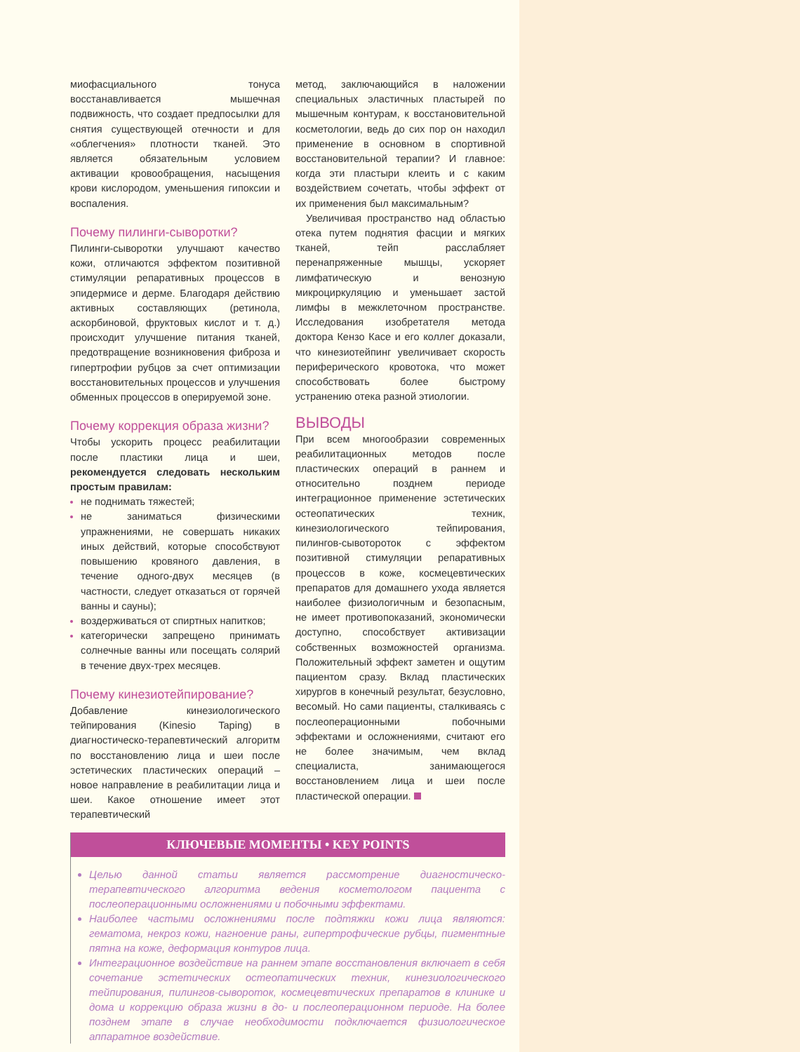миофасциального тонуса восстанавливается мышечная подвижность, что создает предпосылки для снятия существующей отечности и для «облегчения» плотности тканей. Это является обязательным условием активации кровообращения, насыщения крови кислородом, уменьшения гипоксии и воспаления.
Почему пилинги-сыворотки?
Пилинги-сыворотки улучшают качество кожи, отличаются эффектом позитивной стимуляции репаративных процессов в эпидермисе и дерме. Благодаря действию активных составляющих (ретинола, аскорбиновой, фруктовых кислот и т. д.) происходит улучшение питания тканей, предотвращение возникновения фиброза и гипертрофии рубцов за счет оптимизации восстановительных процессов и улучшения обменных процессов в оперируемой зоне.
Почему коррекция образа жизни?
Чтобы ускорить процесс реабилитации после пластики лица и шеи, рекомендуется следовать нескольким простым правилам:
не поднимать тяжестей;
не заниматься физическими упражнениями, не совершать никаких иных действий, которые способствуют повышению кровяного давления, в течение одного-двух месяцев (в частности, следует отказаться от горячей ванны и сауны);
воздерживаться от спиртных напитков;
категорически запрещено принимать солнечные ванны или посещать солярий в течение двух-трех месяцев.
Почему кинезиотейпирование?
Добавление кинезиологического тейпирования (Kinesio Taping) в диагностическо-терапевтический алгоритм по восстановлению лица и шеи после эстетических пластических операций – новое направление в реабилитации лица и шеи. Какое отношение имеет этот терапевтический
метод, заключающийся в наложении специальных эластичных пластырей по мышечным контурам, к восстановительной косметологии, ведь до сих пор он находил применение в основном в спортивной восстановительной терапии? И главное: когда эти пластыри клеить и с каким воздействием сочетать, чтобы эффект от их применения был максимальным?
Увеличивая пространство над областью отека путем поднятия фасции и мягких тканей, тейп расслабляет перенапряженные мышцы, ускоряет лимфатическую и венозную микроциркуляцию и уменьшает застой лимфы в межклеточном пространстве. Исследования изобретателя метода доктора Кензо Касе и его коллег доказали, что кинезиотейпинг увеличивает скорость периферического кровотока, что может способствовать более быстрому устранению отека разной этиологии.
ВЫВОДЫ
При всем многообразии современных реабилитационных методов после пластических операций в раннем и относительно позднем периоде интеграционное применение эстетических остеопатических техник, кинезиологического тейпирования, пилингов-сывотороток с эффектом позитивной стимуляции репаративных процессов в коже, космецевтических препаратов для домашнего ухода является наиболее физиологичным и безопасным, не имеет противопоказаний, экономически доступно, способствует активизации собственных возможностей организма. Положительный эффект заметен и ощутим пациентом сразу. Вклад пластических хирургов в конечный результат, безусловно, весомый. Но сами пациенты, сталкиваясь с послеоперационными побочными эффектами и осложнениями, считают его не более значимым, чем вклад специалиста, занимающегося восстановлением лица и шеи после пластической операции.
КЛЮЧЕВЫЕ МОМЕНТЫ • KEY POINTS
Целью данной статьи является рассмотрение диагностическо-терапевтического алгоритма ведения косметологом пациента с послеоперационными осложнениями и побочными эффектами.
Наиболее частыми осложнениями после подтяжки кожи лица являются: гематома, некроз кожи, нагноение раны, гипертрофические рубцы, пигментные пятна на коже, деформация контуров лица.
Интеграционное воздействие на раннем этапе восстановления включает в себя сочетание эстетических остеопатических техник, кинезиологического тейпирования, пилингов-сывороток, космецевтических препаратов в клинике и дома и коррекцию образа жизни в до- и послеоперационном периоде. На более позднем этапе в случае необходимости подключается физиологическое аппаратное воздействие.